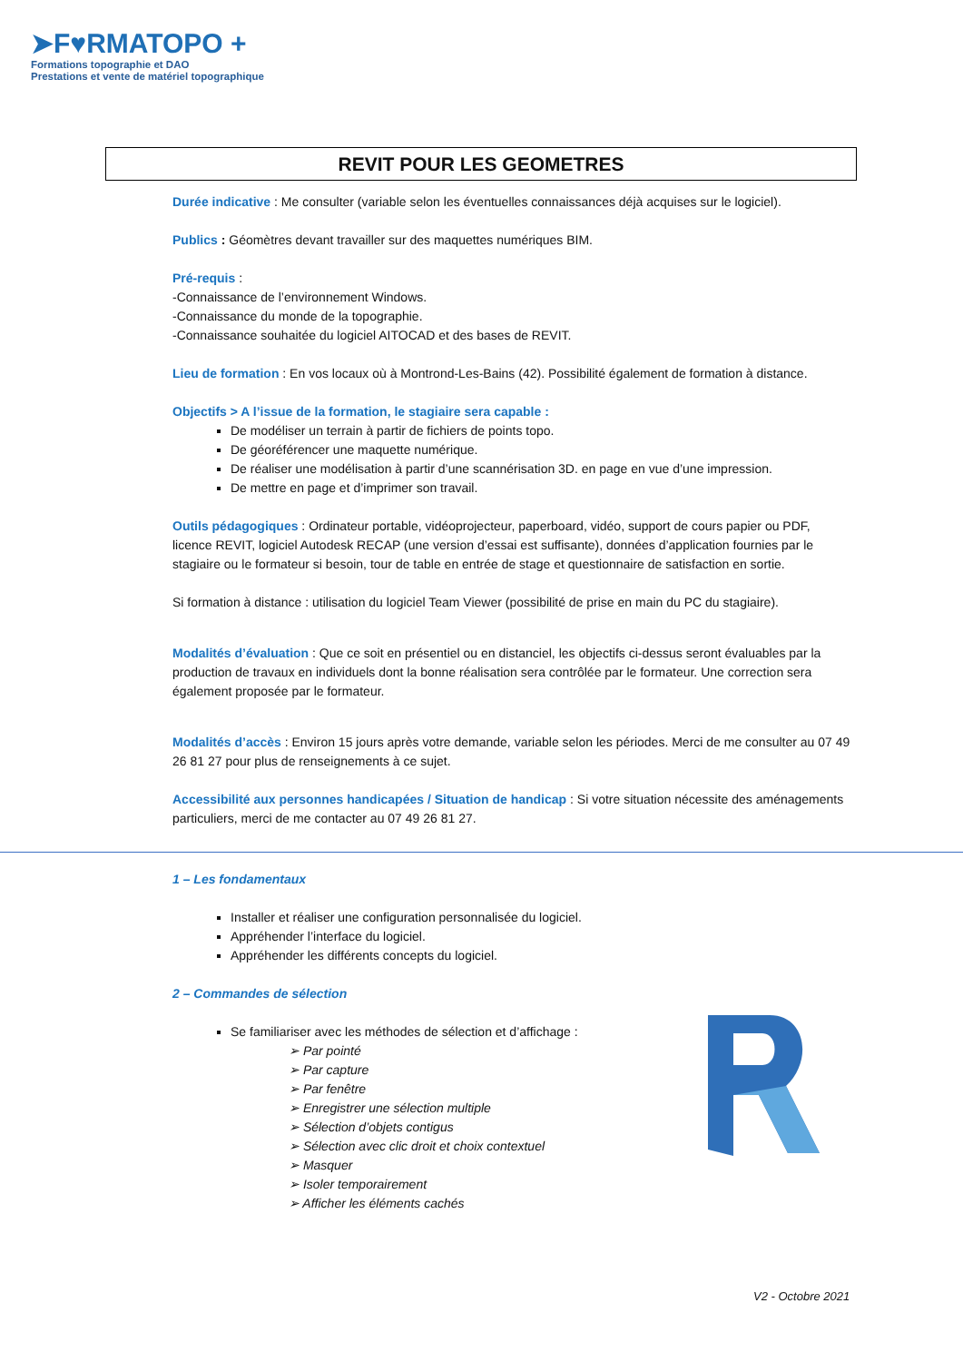➤F♥RMATOPO +
Formations topographie et DAO
Prestations et vente de matériel topographique
REVIT POUR LES GEOMETRES
Durée indicative : Me consulter (variable selon les éventuelles connaissances déjà acquises sur le logiciel).
Publics : Géomètres devant travailler sur des maquettes numériques BIM.
Pré-requis :
-Connaissance de l’environnement Windows.
-Connaissance du monde de la topographie.
-Connaissance souhaitée du logiciel AITOCAD et des bases de REVIT.
Lieu de formation : En vos locaux où à Montrond-Les-Bains (42). Possibilité également de formation à distance.
Objectifs > A l’issue de la formation, le stagiaire sera capable :
De modéliser un terrain à partir de fichiers de points topo.
De géoréférencer une maquette numérique.
De réaliser une modélisation à partir d’une scannérisation 3D. en page en vue d’une impression.
De mettre en page et d’imprimer son travail.
Outils pédagogiques : Ordinateur portable, vidéoprojecteur, paperboard, vidéo, support de cours papier ou PDF, licence REVIT, logiciel Autodesk RECAP (une version d’essai est suffisante), données d’application fournies par le stagiaire ou le formateur si besoin, tour de table en entrée de stage et questionnaire de satisfaction en sortie.
Si formation à distance : utilisation du logiciel Team Viewer (possibilité de prise en main du PC du stagiaire).
Modalités d’évaluation : Que ce soit en présentiel ou en distanciel, les objectifs ci-dessus seront évaluables par la production de travaux en individuels dont la bonne réalisation sera contrôlée par le formateur. Une correction sera également proposée par le formateur.
Modalités d’accès : Environ 15 jours après votre demande, variable selon les périodes. Merci de me consulter au 07 49 26 81 27 pour plus de renseignements à ce sujet.
Accessibilité aux personnes handicapées / Situation de handicap : Si votre situation nécessite des aménagements particuliers, merci de me contacter au 07 49 26 81 27.
1 – Les fondamentaux
Installer et réaliser une configuration personnalisée du logiciel.
Appréhender l’interface du logiciel.
Appréhender les différents concepts du logiciel.
2 – Commandes de sélection
Se familiariser avec les méthodes de sélection et d’affichage :
➢ Par pointé
➢ Par capture
➢ Par fenêtre
➢ Enregistrer une sélection multiple
➢ Sélection d’objets contigus
➢ Sélection avec clic droit et choix contextuel
➢ Masquer
➢ Isoler temporairement
➢ Afficher les éléments cachés
V2 - Octobre 2021